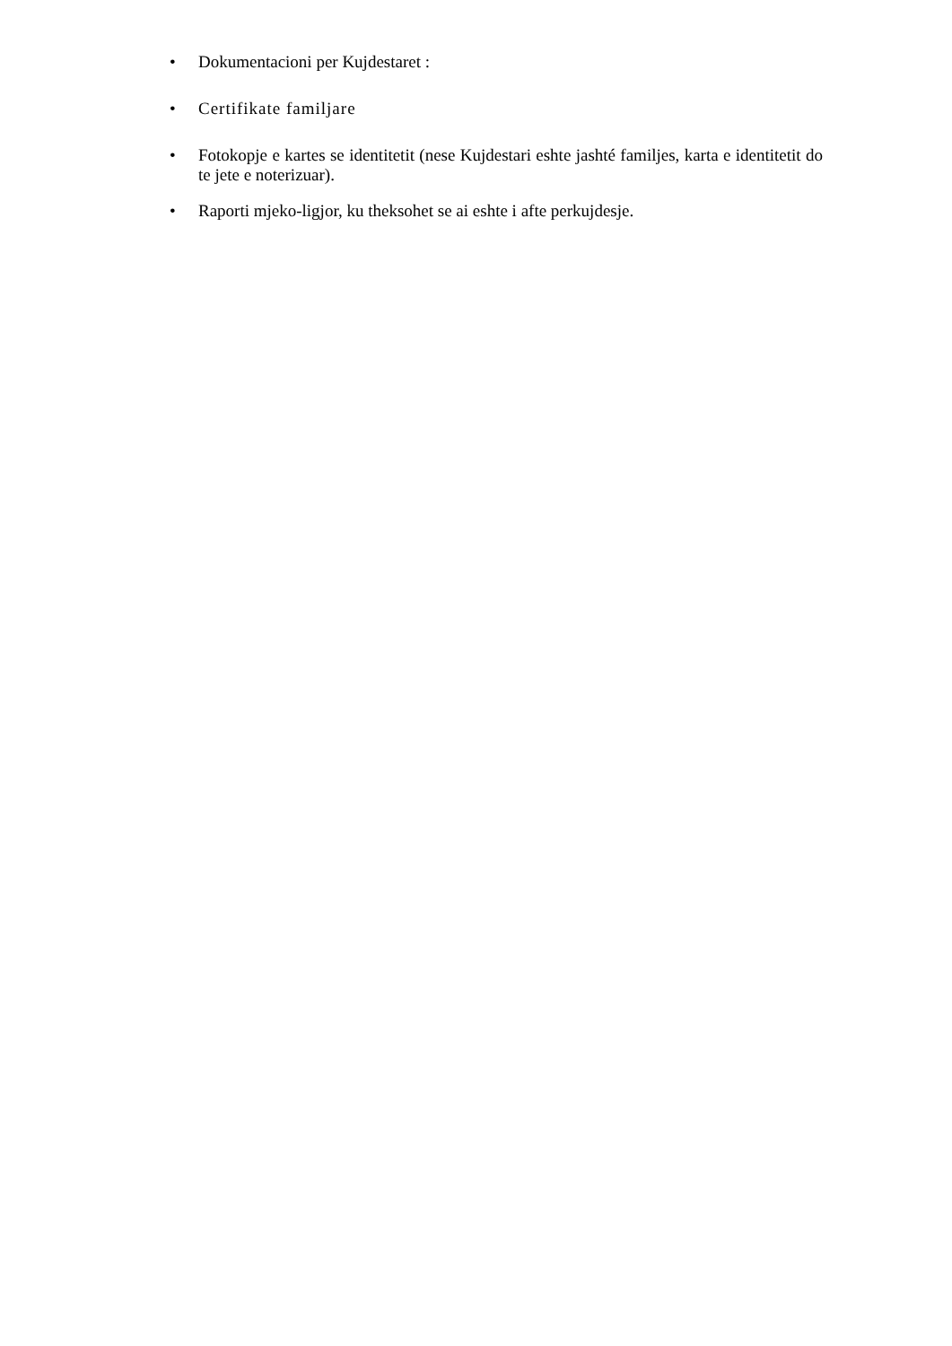• Dokumentacioni per Kujdestaret :
• Certifikate familjare
• Fotokopje e kartes se identitetit (nese Kujdestari eshte jashté familjes, karta e identitetit do te jete e noterizuar).
• Raporti mjeko-ligjor, ku theksohet se ai eshte i afte perkujdesje.